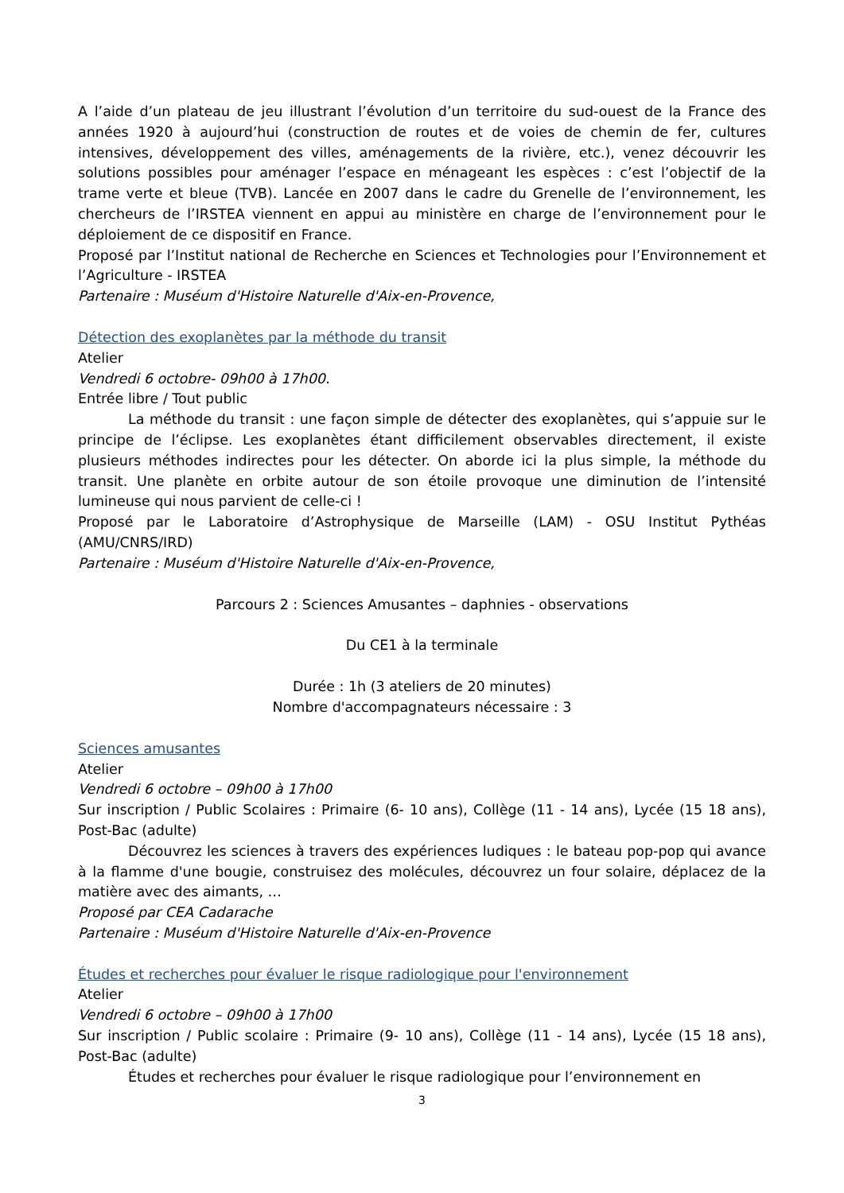A l’aide d’un plateau de jeu illustrant l’évolution d’un territoire du sud-ouest de la France des années 1920 à aujourd’hui (construction de routes et de voies de chemin de fer, cultures intensives, développement des villes, aménagements de la rivière, etc.), venez découvrir les solutions possibles pour aménager l’espace en ménageant les espèces : c’est l’objectif de la trame verte et bleue (TVB). Lancée en 2007 dans le cadre du Grenelle de l’environnement, les chercheurs de l’IRSTEA viennent en appui au ministère en charge de l’environnement pour le déploiement de ce dispositif en France.
Proposé par l’Institut national de Recherche en Sciences et Technologies pour l’Environnement et l’Agriculture - IRSTEA
Partenaire : Muséum d'Histoire Naturelle d'Aix-en-Provence,
Détection des exoplanètes par la méthode du transit
Atelier
Vendredi 6 octobre- 09h00 à 17h00.
Entrée libre / Tout public
La méthode du transit : une façon simple de détecter des exoplanètes, qui s’appuie sur le principe de l’éclipse. Les exoplanètes étant difficilement observables directement, il existe plusieurs méthodes indirectes pour les détecter. On aborde ici la plus simple, la méthode du transit. Une planète en orbite autour de son étoile provoque une diminution de l’intensité lumineuse qui nous parvient de celle-ci !
Proposé par le Laboratoire d’Astrophysique de Marseille (LAM) - OSU Institut Pythéas (AMU/CNRS/IRD)
Partenaire : Muséum d'Histoire Naturelle d'Aix-en-Provence,
Parcours 2 : Sciences Amusantes – daphnies - observations
Du CE1 à la terminale
Durée : 1h (3 ateliers de 20 minutes)
Nombre d'accompagnateurs nécessaire : 3
Sciences amusantes
Atelier
Vendredi 6 octobre – 09h00 à 17h00
Sur inscription / Public Scolaires : Primaire (6- 10 ans), Collège (11 - 14 ans), Lycée (15 18 ans), Post-Bac (adulte)
Découvrez les sciences à travers des expériences ludiques : le bateau pop-pop qui avance à la flamme d'une bougie, construisez des molécules, découvrez un four solaire, déplacez de la matière avec des aimants, …
Proposé par CEA Cadarache
Partenaire : Muséum d'Histoire Naturelle d'Aix-en-Provence
Études et recherches pour évaluer le risque radiologique pour l'environnement
Atelier
Vendredi 6 octobre – 09h00 à 17h00
Sur inscription / Public scolaire : Primaire (9- 10 ans), Collège (11 - 14 ans), Lycée (15 18 ans), Post-Bac (adulte)
Études et recherches pour évaluer le risque radiologique pour l’environnement en
3